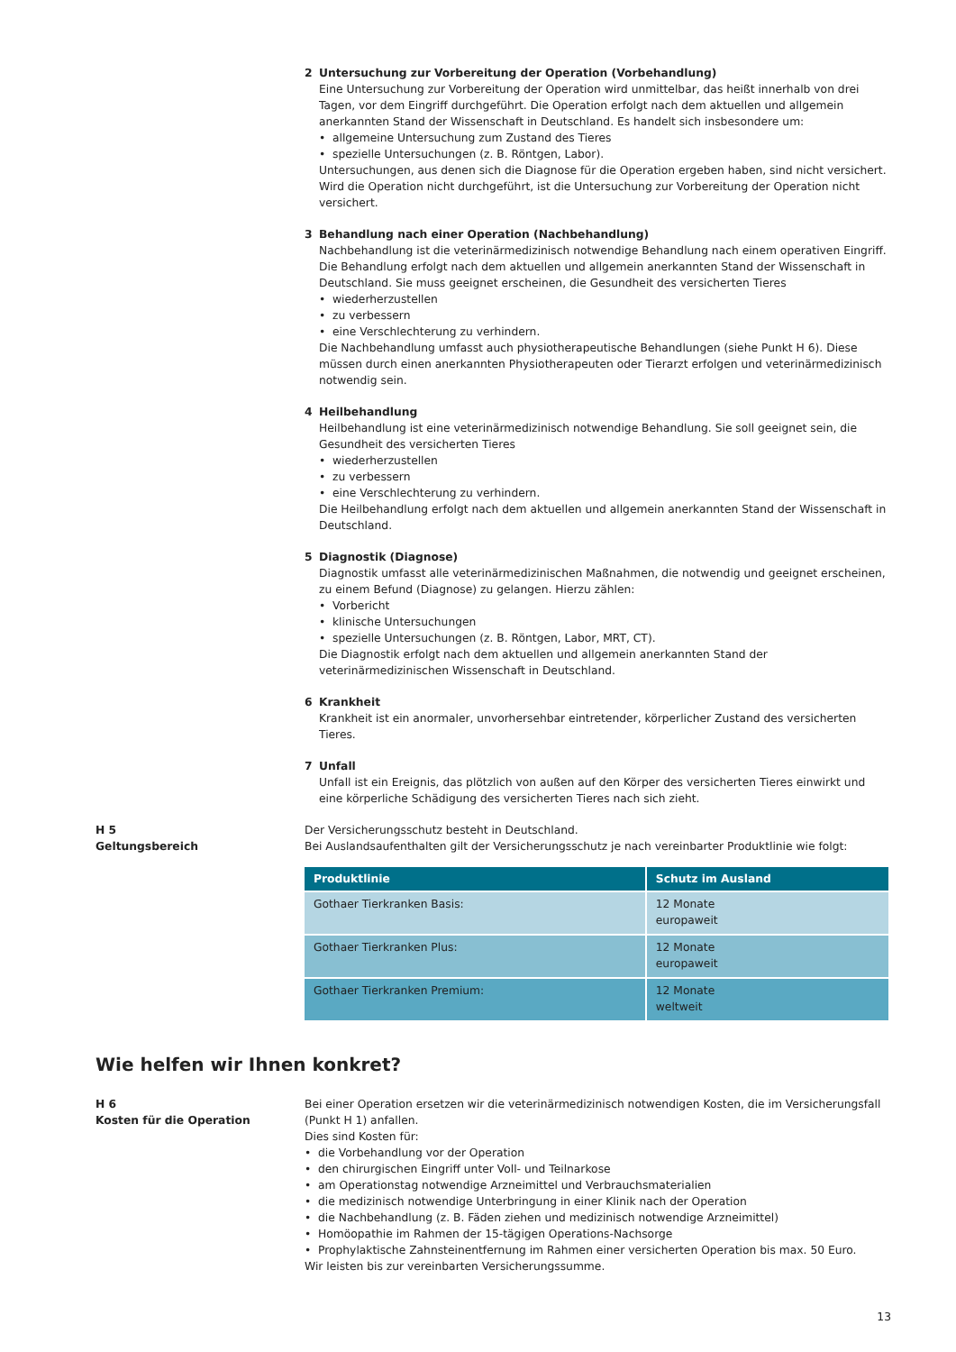2 Untersuchung zur Vorbereitung der Operation (Vorbehandlung)
Eine Untersuchung zur Vorbereitung der Operation wird unmittelbar, das heißt innerhalb von drei Tagen, vor dem Eingriff durchgeführt. Die Operation erfolgt nach dem aktuellen und allgemein anerkannten Stand der Wissenschaft in Deutschland. Es handelt sich insbesondere um:
allgemeine Untersuchung zum Zustand des Tieres
spezielle Untersuchungen (z. B. Röntgen, Labor).
Untersuchungen, aus denen sich die Diagnose für die Operation ergeben haben, sind nicht versichert. Wird die Operation nicht durchgeführt, ist die Untersuchung zur Vorbereitung der Operation nicht versichert.
3 Behandlung nach einer Operation (Nachbehandlung)
Nachbehandlung ist die veterinärmedizinisch notwendige Behandlung nach einem operativen Eingriff. Die Behandlung erfolgt nach dem aktuellen und allgemein anerkannten Stand der Wissenschaft in Deutschland. Sie muss geeignet erscheinen, die Gesundheit des versicherten Tieres
wiederherzustellen
zu verbessern
eine Verschlechterung zu verhindern.
Die Nachbehandlung umfasst auch physiotherapeutische Behandlungen (siehe Punkt H 6). Diese müssen durch einen anerkannten Physiotherapeuten oder Tierarzt erfolgen und veterinärmedizinisch notwendig sein.
4 Heilbehandlung
Heilbehandlung ist eine veterinärmedizinisch notwendige Behandlung. Sie soll geeignet sein, die Gesundheit des versicherten Tieres
wiederherzustellen
zu verbessern
eine Verschlechterung zu verhindern.
Die Heilbehandlung erfolgt nach dem aktuellen und allgemein anerkannten Stand der Wissenschaft in Deutschland.
5 Diagnostik (Diagnose)
Diagnostik umfasst alle veterinärmedizinischen Maßnahmen, die notwendig und geeignet erscheinen, zu einem Befund (Diagnose) zu gelangen. Hierzu zählen:
Vorbericht
klinische Untersuchungen
spezielle Untersuchungen (z. B. Röntgen, Labor, MRT, CT).
Die Diagnostik erfolgt nach dem aktuellen und allgemein anerkannten Stand der veterinärmedizinischen Wissenschaft in Deutschland.
6 Krankheit
Krankheit ist ein anormaler, unvorhersehbar eintretender, körperlicher Zustand des versicherten Tieres.
7 Unfall
Unfall ist ein Ereignis, das plötzlich von außen auf den Körper des versicherten Tieres einwirkt und eine körperliche Schädigung des versicherten Tieres nach sich zieht.
H 5
Geltungsbereich
Der Versicherungsschutz besteht in Deutschland.
Bei Auslandsaufenthalten gilt der Versicherungsschutz je nach vereinbarter Produktlinie wie folgt:
| Produktlinie | Schutz im Ausland |
| --- | --- |
| Gothaer Tierkranken Basis: | 12 Monate europaweit |
| Gothaer Tierkranken Plus: | 12 Monate europaweit |
| Gothaer Tierkranken Premium: | 12 Monate weltweit |
Wie helfen wir Ihnen konkret?
H 6
Kosten für die Operation
Bei einer Operation ersetzen wir die veterinärmedizinisch notwendigen Kosten, die im Versicherungsfall (Punkt H 1) anfallen.
Dies sind Kosten für:
die Vorbehandlung vor der Operation
den chirurgischen Eingriff unter Voll- und Teilnarkose
am Operationstag notwendige Arzneimittel und Verbrauchsmaterialien
die medizinisch notwendige Unterbringung in einer Klinik nach der Operation
die Nachbehandlung (z. B. Fäden ziehen und medizinisch notwendige Arzneimittel)
Homöopathie im Rahmen der 15-tägigen Operations-Nachsorge
Prophylaktische Zahnsteinentfernung im Rahmen einer versicherten Operation bis max. 50 Euro.
Wir leisten bis zur vereinbarten Versicherungssumme.
13